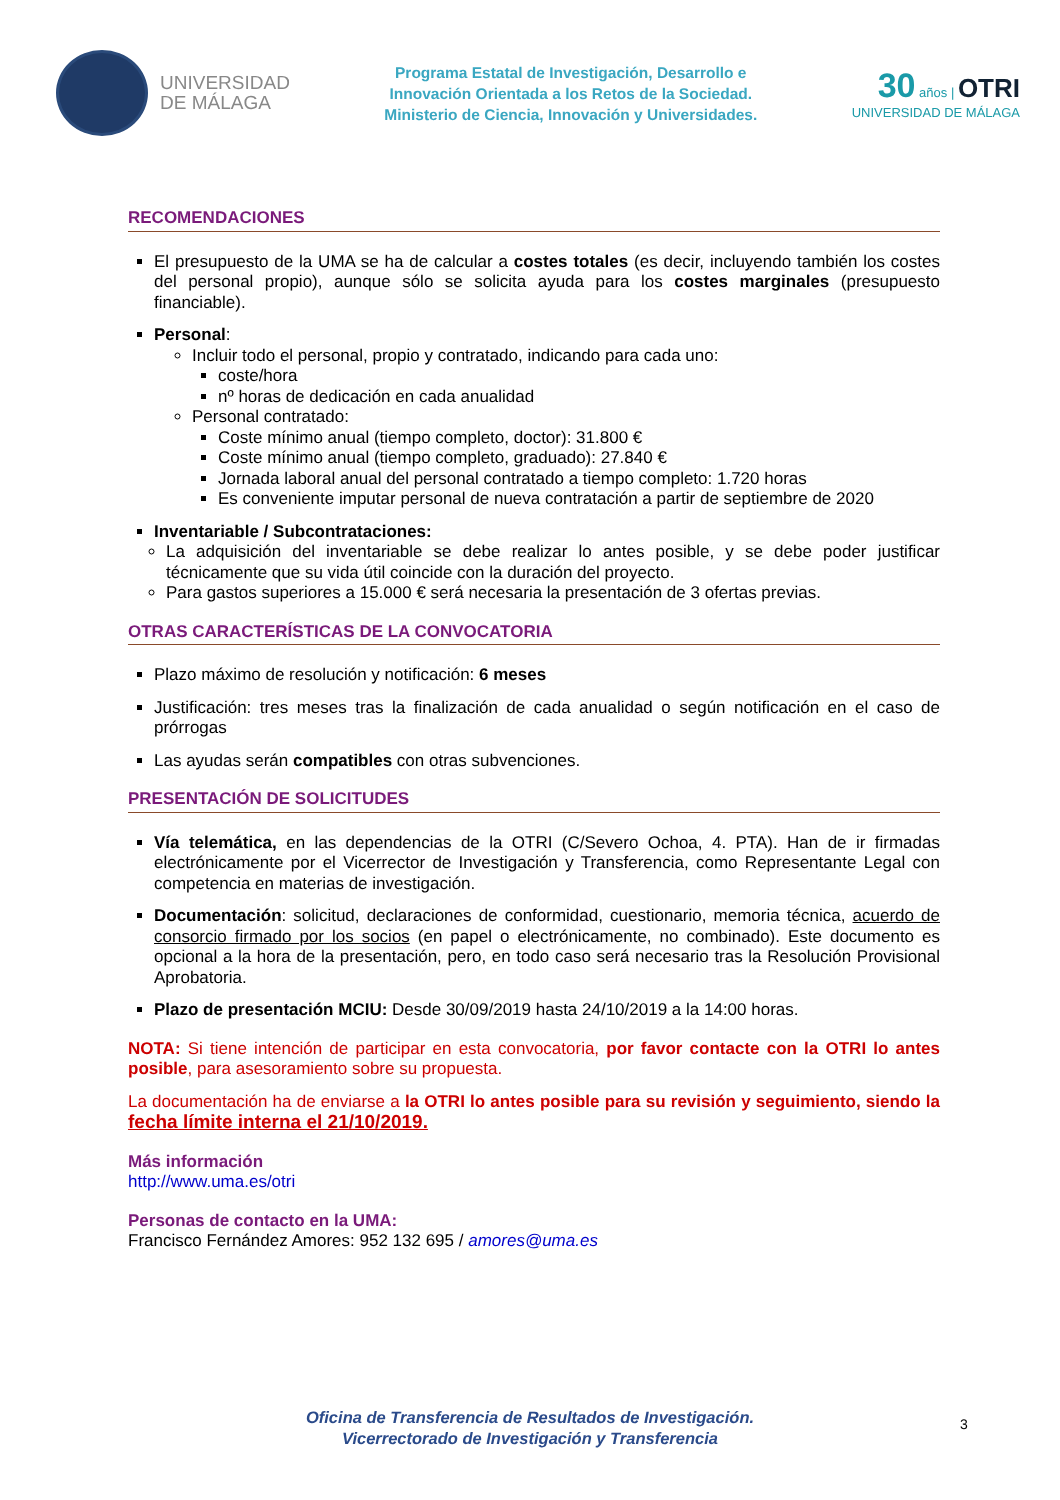UNIVERSIDAD
DE MÁLAGA
Programa Estatal de Investigación, Desarrollo e
Innovación Orientada a los Retos de la Sociedad.
Ministerio de Ciencia, Innovación y Universidades.
30 años | OTRI
UNIVERSIDAD DE MÁLAGA
RECOMENDACIONES
El presupuesto de la UMA se ha de calcular a costes totales (es decir, incluyendo también los costes del personal propio), aunque sólo se solicita ayuda para los costes marginales (presupuesto financiable).
Personal:
Incluir todo el personal, propio y contratado, indicando para cada uno:
coste/hora
nº horas de dedicación en cada anualidad
Personal contratado:
Coste mínimo anual (tiempo completo, doctor): 31.800 €
Coste mínimo anual (tiempo completo, graduado): 27.840 €
Jornada laboral anual del personal contratado a tiempo completo: 1.720 horas
Es conveniente imputar personal de nueva contratación a partir de septiembre de 2020
Inventariable / Subcontrataciones:
La adquisición del inventariable se debe realizar lo antes posible, y se debe poder justificar técnicamente que su vida útil coincide con la duración del proyecto.
Para gastos superiores a 15.000 € será necesaria la presentación de 3 ofertas previas.
OTRAS CARACTERÍSTICAS DE LA CONVOCATORIA
Plazo máximo de resolución y notificación: 6 meses
Justificación: tres meses tras la finalización de cada anualidad o según notificación en el caso de prórrogas
Las ayudas serán compatibles con otras subvenciones.
PRESENTACIÓN DE SOLICITUDES
Vía telemática, en las dependencias de la OTRI (C/Severo Ochoa, 4. PTA). Han de ir firmadas electrónicamente por el Vicerrector de Investigación y Transferencia, como Representante Legal con competencia en materias de investigación.
Documentación: solicitud, declaraciones de conformidad, cuestionario, memoria técnica, acuerdo de consorcio firmado por los socios (en papel o electrónicamente, no combinado). Este documento es opcional a la hora de la presentación, pero, en todo caso será necesario tras la Resolución Provisional Aprobatoria.
Plazo de presentación MCIU: Desde 30/09/2019 hasta 24/10/2019 a la 14:00 horas.
NOTA: Si tiene intención de participar en esta convocatoria, por favor contacte con la OTRI lo antes posible, para asesoramiento sobre su propuesta.
La documentación ha de enviarse a la OTRI lo antes posible para su revisión y seguimiento, siendo la fecha límite interna el 21/10/2019.
Más información
http://www.uma.es/otri
Personas de contacto en la UMA:
Francisco Fernández Amores: 952 132 695 / amores@uma.es
Oficina de Transferencia de Resultados de Investigación.
Vicerrectorado de Investigación y Transferencia
3